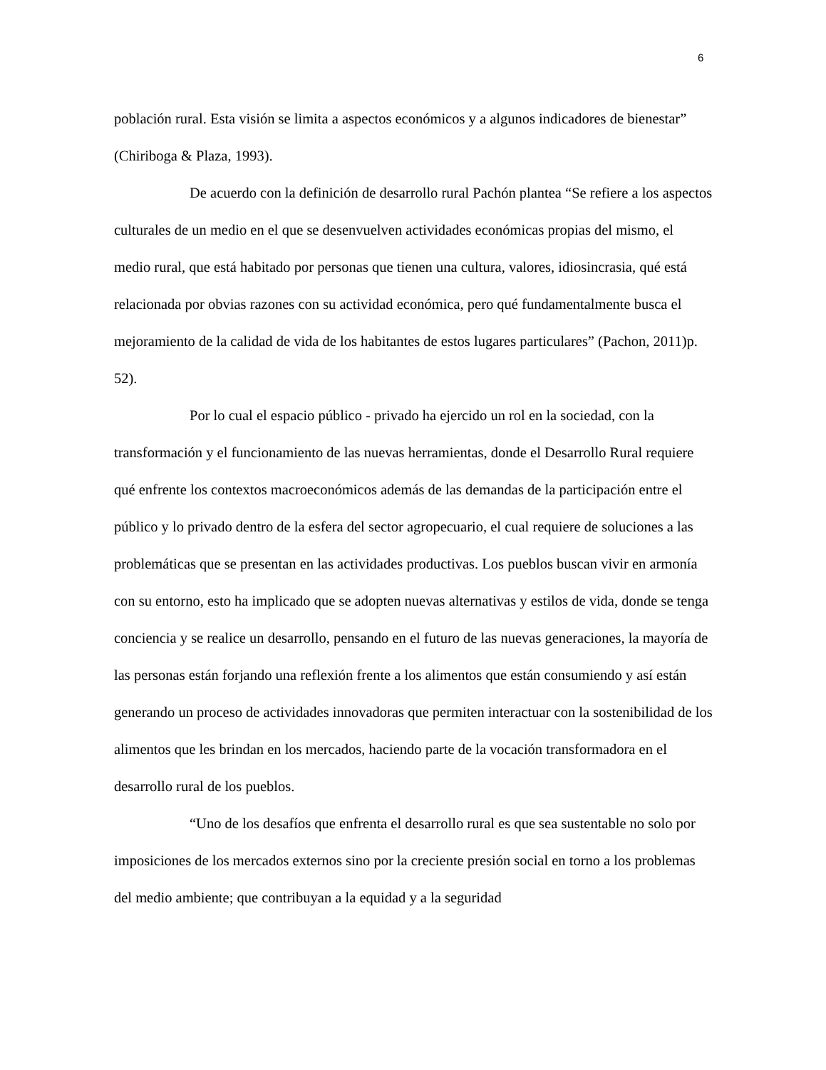6
población rural. Esta visión se limita a aspectos económicos y a algunos indicadores de bienestar” (Chiriboga & Plaza, 1993).
De acuerdo con la definición de desarrollo rural Pachón plantea “Se refiere a los aspectos culturales de un medio en el que se desenvuelven actividades económicas propias del mismo, el medio rural, que está habitado por personas que tienen una cultura, valores, idiosincrasia, qué está relacionada por obvias razones con su actividad económica, pero qué fundamentalmente busca el mejoramiento de la calidad de vida de los habitantes de estos lugares particulares” (Pachon, 2011)p. 52).
Por lo cual el espacio público - privado ha ejercido un rol en la sociedad, con la transformación y el funcionamiento de las nuevas herramientas, donde el Desarrollo Rural requiere qué enfrente los contextos macroeconómicos además de las demandas de la participación entre el público y lo privado dentro de la esfera del sector agropecuario, el cual requiere de soluciones a las problemáticas que se presentan en las actividades productivas. Los pueblos buscan vivir en armonía con su entorno, esto ha implicado que se adopten nuevas alternativas y estilos de vida, donde se tenga conciencia y se realice un desarrollo, pensando en el futuro de las nuevas generaciones, la mayoría de las personas están forjando una reflexión frente a los alimentos que están consumiendo y así están generando un proceso de actividades innovadoras que permiten interactuar con la sostenibilidad de los alimentos que les brindan en los mercados, haciendo parte de la vocación transformadora en el desarrollo rural de los pueblos.
“Uno de los desafíos que enfrenta el desarrollo rural es que sea sustentable no solo por imposiciones de los mercados externos sino por la creciente presión social en torno a los problemas del medio ambiente; que contribuyan a la equidad y a la seguridad